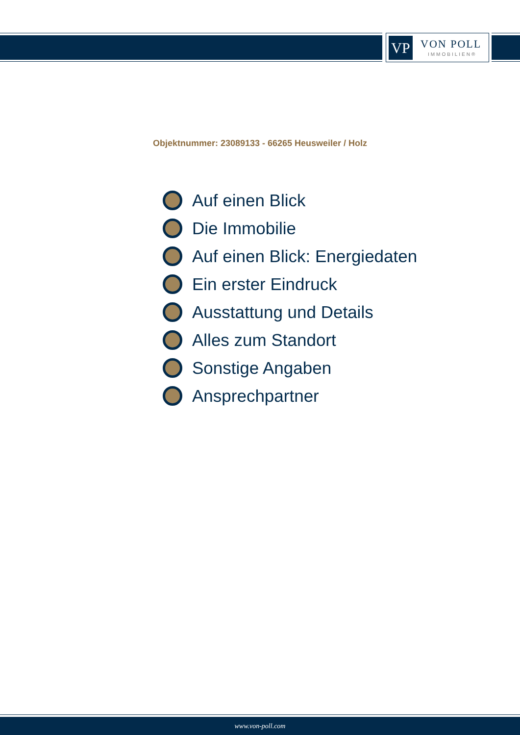VP VON POLL
IMMOBILIEN®
Objektnummer: 23089133 - 66265 Heusweiler / Holz
Auf einen Blick
Die Immobilie
Auf einen Blick: Energiedaten
Ein erster Eindruck
Ausstattung und Details
Alles zum Standort
Sonstige Angaben
Ansprechpartner
www.von-poll.com